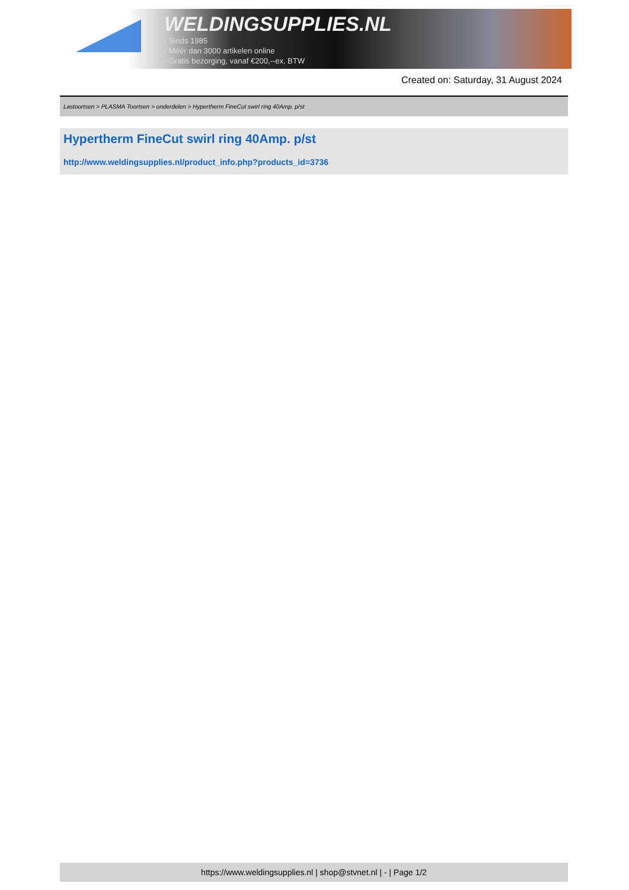WELDINGSUPPLIES.NL
- Sinds 1985
- Méér dan 3000 artikelen online
- Gratis bezorging, vanaf €200,--ex. BTW
Created on: Saturday, 31 August 2024
Lastoortsen > PLASMA Toortsen > onderdelen > Hypertherm FineCut swirl ring 40Amp. p/st
Hypertherm FineCut swirl ring 40Amp. p/st
http://www.weldingsupplies.nl/product_info.php?products_id=3736
https://www.weldingsupplies.nl | shop@stvnet.nl | - | Page 1/2